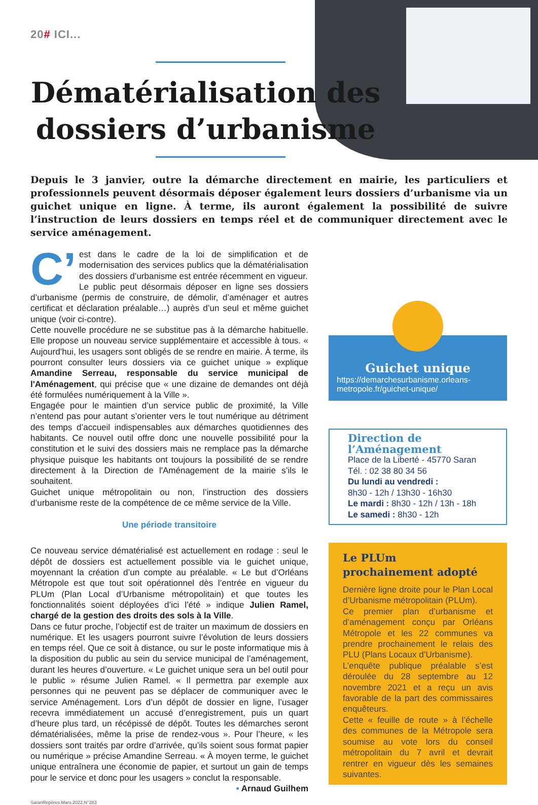20# ICI...
Dématérialisation des dossiers d’urbanisme
Depuis le 3 janvier, outre la démarche directement en mairie, les particuliers et professionnels peuvent désormais déposer également leurs dossiers d’urbanisme via un guichet unique en ligne. À terme, ils auront également la possibilité de suivre l’instruction de leurs dossiers en temps réel et de communiquer directement avec le service aménagement.
C’ est dans le cadre de la loi de simplification et de modernisation des services publics que la dématérialisation des dossiers d’urbanisme est entrée récemment en vigueur.
Le public peut désormais déposer en ligne ses dossiers d’urbanisme (permis de construire, de démolir, d’aménager et autres certificat et déclaration préalable…) auprès d’un seul et même guichet unique (voir ci-contre).
Cette nouvelle procédure ne se substitue pas à la démarche habituelle. Elle propose un nouveau service supplémentaire et accessible à tous. « Aujourd’hui, les usagers sont obligés de se rendre en mairie. À terme, ils pourront consulter leurs dossiers via ce guichet unique » explique Amandine Serreau, responsable du service municipal de l'Aménagement, qui précise que « une dizaine de demandes ont déjà été formulées numériquement à la Ville ».
Engagée pour le maintien d’un service public de proximité, la Ville n’entend pas pour autant s’orienter vers le tout numérique au détriment des temps d’accueil indispensables aux démarches quotidiennes des habitants. Ce nouvel outil offre donc une nouvelle possibilité pour la constitution et le suivi des dossiers mais ne remplace pas la démarche physique puisque les habitants ont toujours la possibilité de se rendre directement à la Direction de l'Aménagement de la mairie s’ils le souhaitent.
Guichet unique métropolitain ou non, l’instruction des dossiers d’urbanisme reste de la compétence de ce même service de la Ville.
Une période transitoire
Ce nouveau service dématérialisé est actuellement en rodage : seul le dépôt de dossiers est actuellement possible via le guichet unique, moyennant la création d’un compte au préalable. « Le but d’Orléans Métropole est que tout soit opérationnel dès l’entrée en vigueur du PLUm (Plan Local d’Urbanisme métropolitain) et que toutes les fonctionnalités soient déployées d’ici l’été » indique Julien Ramel, chargé de la gestion des droits des sols à la Ville.
Dans ce futur proche, l’objectif est de traiter un maximum de dossiers en numérique. Et les usagers pourront suivre l’évolution de leurs dossiers en temps réel. Que ce soit à distance, ou sur le poste informatique mis à la disposition du public au sein du service municipal de l’aménagement, durant les heures d’ouverture. « Le guichet unique sera un bel outil pour le public » résume Julien Ramel. « Il permettra par exemple aux personnes qui ne peuvent pas se déplacer de communiquer avec le service Aménagement. Lors d’un dépôt de dossier en ligne, l’usager recevra immédiatement un accusé d’enregistrement, puis un quart d’heure plus tard, un récépissé de dépôt. Toutes les démarches seront dématérialisées, même la prise de rendez-vous ». Pour l’heure, « les dossiers sont traités par ordre d’arrivée, qu’ils soient sous format papier ou numérique » précise Amandine Serreau. « À moyen terme, le guichet unique entraînera une économie de papier, et surtout un gain de temps pour le service et donc pour les usagers » conclut la responsable.
• Arnaud Guilhem
Guichet unique
https://demarchesurbanisme.orleans-metropole.fr/guichet-unique/
Direction de l’Aménagement
Place de la Liberté - 45770 Saran
Tél. : 02 38 80 34 56
Du lundi au vendredi :
8h30 - 12h / 13h30 - 16h30
Le mardi : 8h30 - 12h / 13h - 18h
Le samedi : 8h30 - 12h
Le PLUm
prochainement adopté
Dernière ligne droite pour le Plan Local d’Urbanisme métropolitain (PLUm).
Ce premier plan d’urbanisme et d’aménagement conçu par Orléans Métropole et les 22 communes va prendre prochainement le relais des PLU (Plans Locaux d’Urbanisme).
L’enquête publique préalable s’est déroulée du 28 septembre au 12 novembre 2021 et a reçu un avis favorable de la part des commissaires enquêteurs.
Cette « feuille de route » à l’échelle des communes de la Métropole sera soumise au vote lors du conseil métropolitain du 7 avril et devrait rentrer en vigueur dès les semaines suivantes.
SaranRepères.Mars.2022.N°283